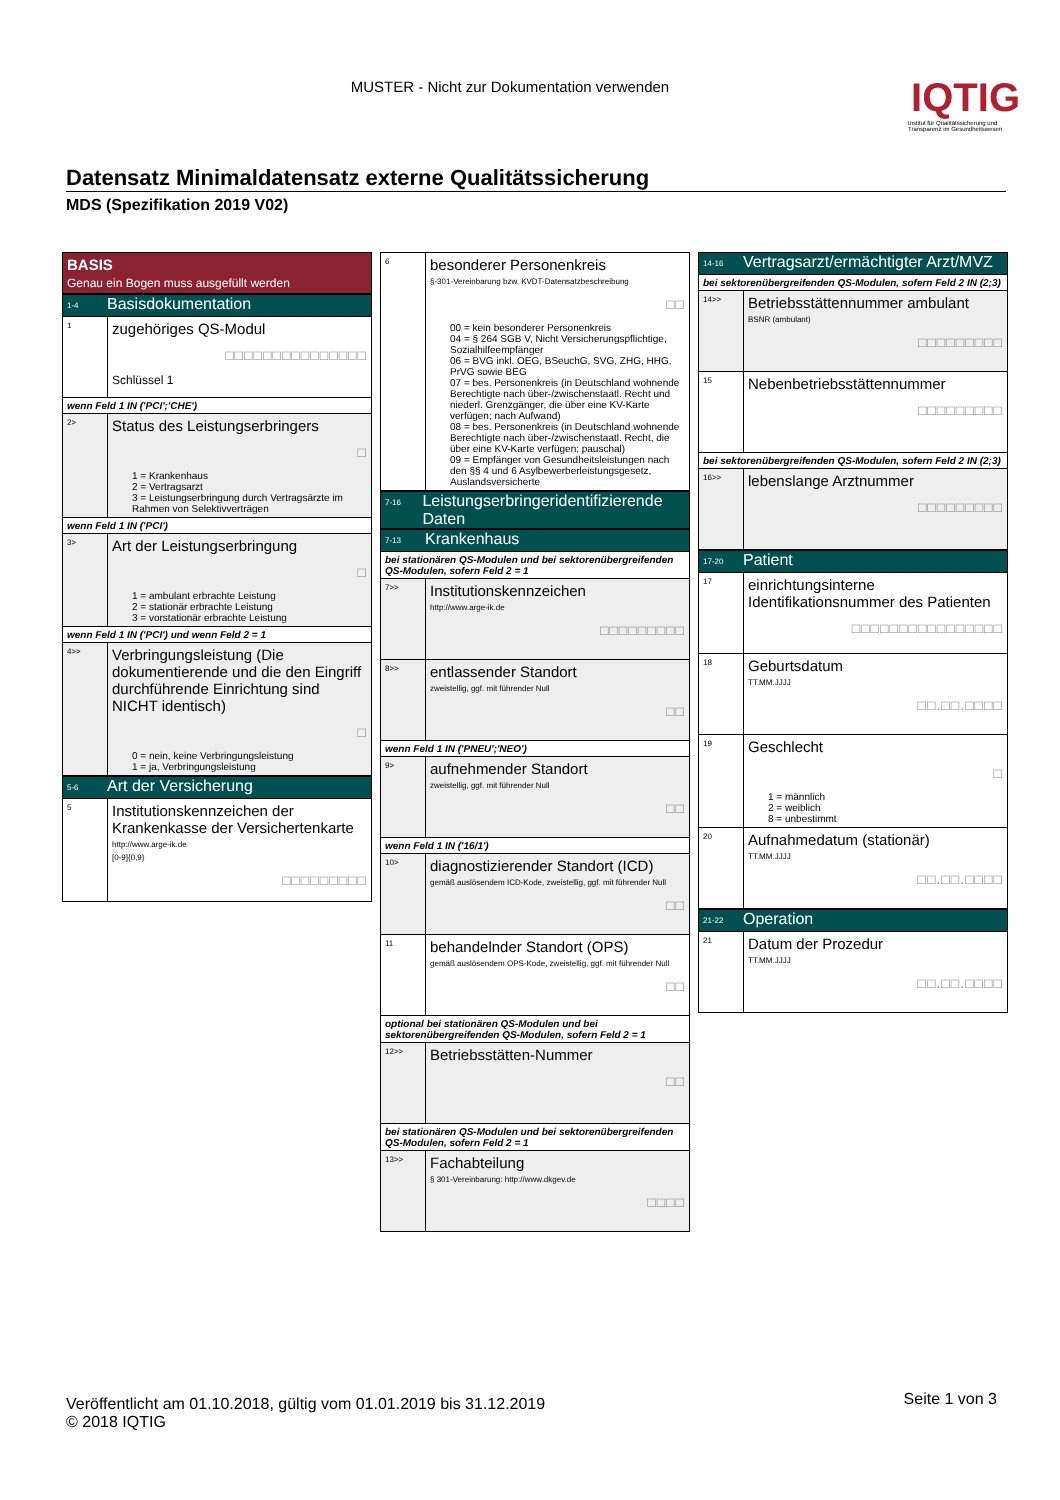MUSTER - Nicht zur Dokumentation verwenden
IQTIG
Institut für Qualitätssicherung und Transparenz im Gesundheitswesen
Datensatz Minimaldatensatz externe Qualitätssicherung
MDS (Spezifikation 2019 V02)
BASIS
Genau ein Bogen muss ausgefüllt werden
1-4
Basisdokumentation
1
zugehöriges QS-Modul
□□□□□□□□□□□□□□□
Schlüssel 1
wenn Feld 1 IN ('PCI';'CHE')
2>
Status des Leistungserbringers
□
1 = Krankenhaus
2 = Vertragsarzt
3 = Leistungserbringung durch Vertragsärzte im Rahmen von Selektivverträgen
wenn Feld 1 IN ('PCI')
3>
Art der Leistungserbringung
□
1 = ambulant erbrachte Leistung
2 = stationär erbrachte Leistung
3 = vorstationär erbrachte Leistung
wenn Feld 1 IN ('PCI') und wenn Feld 2 = 1
4>>
Verbringungsleistung (Die dokumentierende und die den Eingriff durchführende Einrichtung sind NICHT identisch)
□
0 = nein, keine Verbringungsleistung
1 = ja, Verbringungsleistung
5-6
Art der Versicherung
5
Institutionskennzeichen der Krankenkasse der Versichertenkarte
http://www.arge-ik.de
[0-9]{0,9}
□□□□□□□□□
6
besonderer Personenkreis
§-301-Vereinbarung bzw. KVDT-Datensatzbeschreibung
□□
00 = kein besonderer Personenkreis
04 = § 264 SGB V, Nicht Versicherungspflichtige, Sozialhilfeempfänger
06 = BVG inkl. OEG, BSeuchG, SVG, ZHG, HHG, PrVG sowie BEG
07 = bes. Personenkreis (in Deutschland wohnende Berechtigte nach über-/zwischenstaatl. Recht und niederl. Grenzgänger, die über eine KV-Karte verfügen; nach Aufwand)
08 = bes. Personenkreis (in Deutschland wohnende Berechtigte nach über-/zwischenstaatl. Recht, die über eine KV-Karte verfügen; pauschal)
09 = Empfänger von Gesundheitsleistungen nach den §§ 4 und 6 Asylbewerberleistungsgesetz, Auslandsversicherte
7-16
Leistungserbringeridentifizierende Daten
7-13
Krankenhaus
bei stationären QS-Modulen und bei sektorenübergreifenden QS-Modulen, sofern Feld 2 = 1
7>>
Institutionskennzeichen
http://www.arge-ik.de
□□□□□□□□□
8>>
entlassender Standort
zweistellig, ggf. mit führender Null
□□
wenn Feld 1 IN ('PNEU';'NEO')
9>
aufnehmender Standort
zweistellig, ggf. mit führender Null
□□
wenn Feld 1 IN ('16/1')
10>
diagnostizierender Standort (ICD)
gemäß auslösendem ICD-Kode, zweistellig, ggf. mit führender Null
□□
11
behandelnder Standort (OPS)
gemäß auslösendem OPS-Kode, zweistellig, ggf. mit führender Null
□□
optional bei stationären QS-Modulen und bei sektorenübergreifenden QS-Modulen, sofern Feld 2 = 1
12>>
Betriebsstätten-Nummer
□□
bei stationären QS-Modulen und bei sektorenübergreifenden QS-Modulen, sofern Feld 2 = 1
13>>
Fachabteilung
§ 301-Vereinbarung: http://www.dkgev.de
□□□□
14-16
Vertragsarzt/ermächtigter Arzt/MVZ
bei sektorenübergreifenden QS-Modulen, sofern Feld 2 IN (2;3)
14>>
Betriebsstättennummer ambulant
BSNR (ambulant)
□□□□□□□□□
15
Nebenbetriebsstättennummer
□□□□□□□□□
bei sektorenübergreifenden QS-Modulen, sofern Feld 2 IN (2;3)
16>>
lebenslange Arztnummer
□□□□□□□□□
17-20
Patient
17
einrichtungsinterne Identifikationsnummer des Patienten
□□□□□□□□□□□□□□□□
18
Geburtsdatum
TT.MM.JJJJ
□□.□□.□□□□
19
Geschlecht
□
1 = männlich
2 = weiblich
8 = unbestimmt
20
Aufnahmedatum (stationär)
TT.MM.JJJJ
□□.□□.□□□□
21-22
Operation
21
Datum der Prozedur
TT.MM.JJJJ
□□.□□.□□□□
Veröffentlicht am 01.10.2018, gültig vom 01.01.2019 bis 31.12.2019
© 2018 IQTIG
Seite 1 von 3